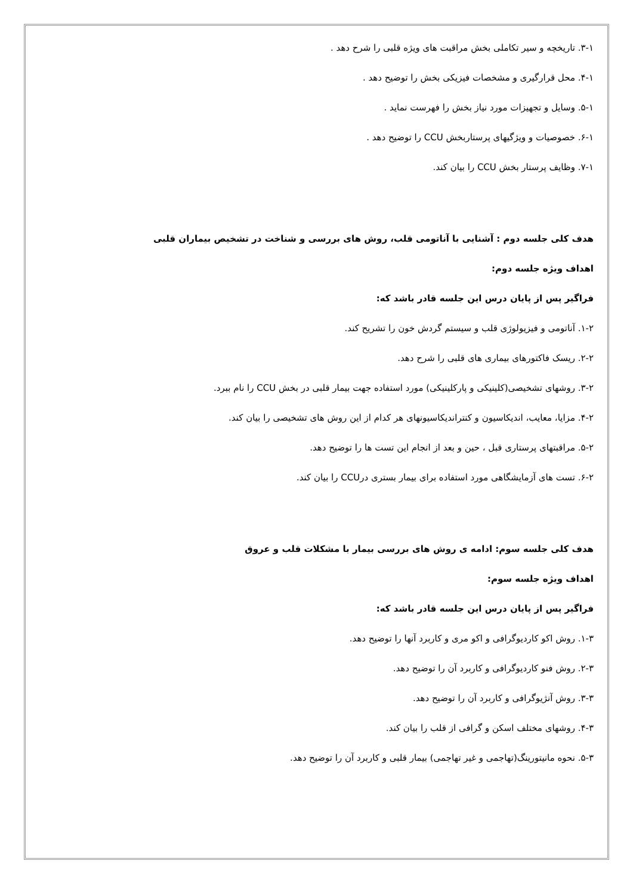۳-۱. تاریخچه و سیر تکاملی بخش مراقبت های ویژه قلبی را شرح دهد .
۴-۱. محل قرارگیری و مشخصات فیزیکی بخش را توضیح دهد .
۵-۱. وسایل و تجهیزات مورد نیاز بخش را فهرست نماید .
۶-۱. خصوصیات و ویژگیهای پرستاربخش CCU را توضیح دهد .
۷-۱. وظایف پرستار بخش CCU را بیان کند.
هدف کلی جلسه دوم : آشنایی با آناتومی قلب، روش های بررسی و شناخت در تشخیص بیماران قلبی
اهداف ویژه جلسه دوم:
فراگیر پس از پایان درس این جلسه قادر باشد که:
۱-۲. آناتومی و فیزیولوژی قلب و سیستم گردش خون را تشریح کند.
۲-۲. ریسک فاکتورهای بیماری های قلبی را شرح دهد.
۳-۲. روشهای تشخیصی(کلینیکی و پارکلینیکی) مورد استفاده جهت بیمار قلبی در بخش CCU را نام ببرد.
۴-۲. مزایا، معایب، اندیکاسیون و کنتراندیکاسیونهای هر کدام از این روش های تشخیصی را بیان کند.
۵-۲. مراقبتهای پرستاری قبل ، حین و بعد از انجام این تست ها را توضیح دهد.
۶-۲. تست های آزمایشگاهی مورد استفاده برای بیمار بستری درCCU را بیان کند.
هدف کلی جلسه سوم: ادامه ی روش های بررسی بیمار با مشکلات قلب و عروق
اهداف ویژه جلسه سوم:
فراگیر پس از پایان درس این جلسه قادر باشد که:
۱-۳. روش اکو کاردیوگرافی و اکو مری و کاربرد آنها را توضیح دهد.
۲-۳. روش فنو کاردیوگرافی و کاربرد آن را توضیح دهد.
۳-۳. روش آنژیوگرافی و کاربرد آن را توضیح دهد.
۴-۳. روشهای مختلف اسکن و گرافی از قلب را بیان کند.
۵-۳. نحوه مانیتورینگ(تهاجمی و غیر تهاجمی) بیمار قلبی و کاربرد آن را توضیح دهد.